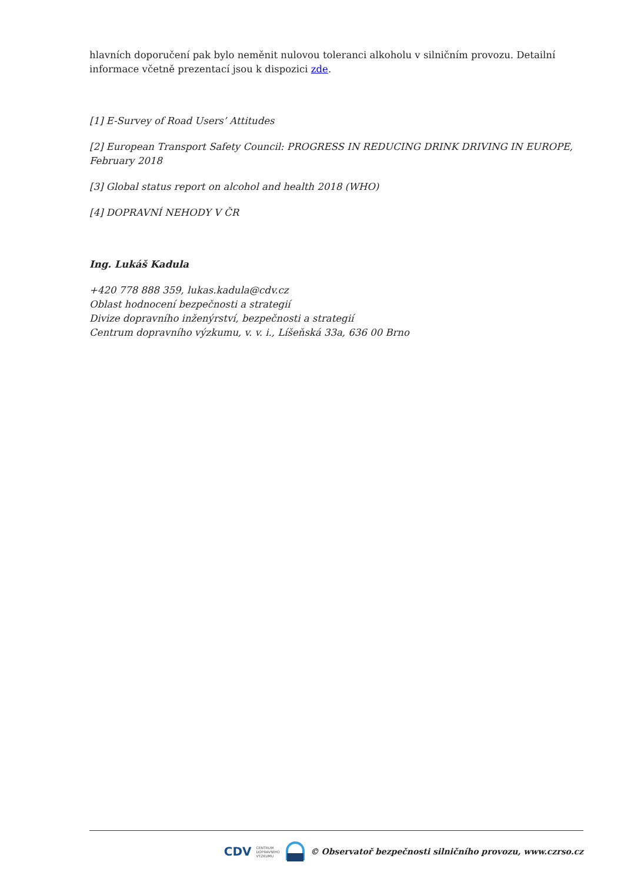hlavních doporučení pak bylo neměnit nulovou toleranci alkoholu v silničním provozu. Detailní informace včetně prezentací jsou k dispozici zde.
[1] E-Survey of Road Users’ Attitudes
[2] European Transport Safety Council: PROGRESS IN REDUCING DRINK DRIVING IN EUROPE, February 2018
[3] Global status report on alcohol and health 2018 (WHO)
[4] DOPRAVNÍ NEHODY V ČR
Ing. Lukáš Kadula
+420 778 888 359, lukas.kadula@cdv.cz
Oblast hodnocení bezpečnosti a strategií
Divize dopravního inženýrství, bezpečnosti a strategií
Centrum dopravního výzkumu, v. v. i., Líšeňská 33a, 636 00 Brno
CDV CENTRUM
DOPRAVNÍHO
VÝZKUMU © Observatoř bezpečnosti silničního provozu, www.czrso.cz